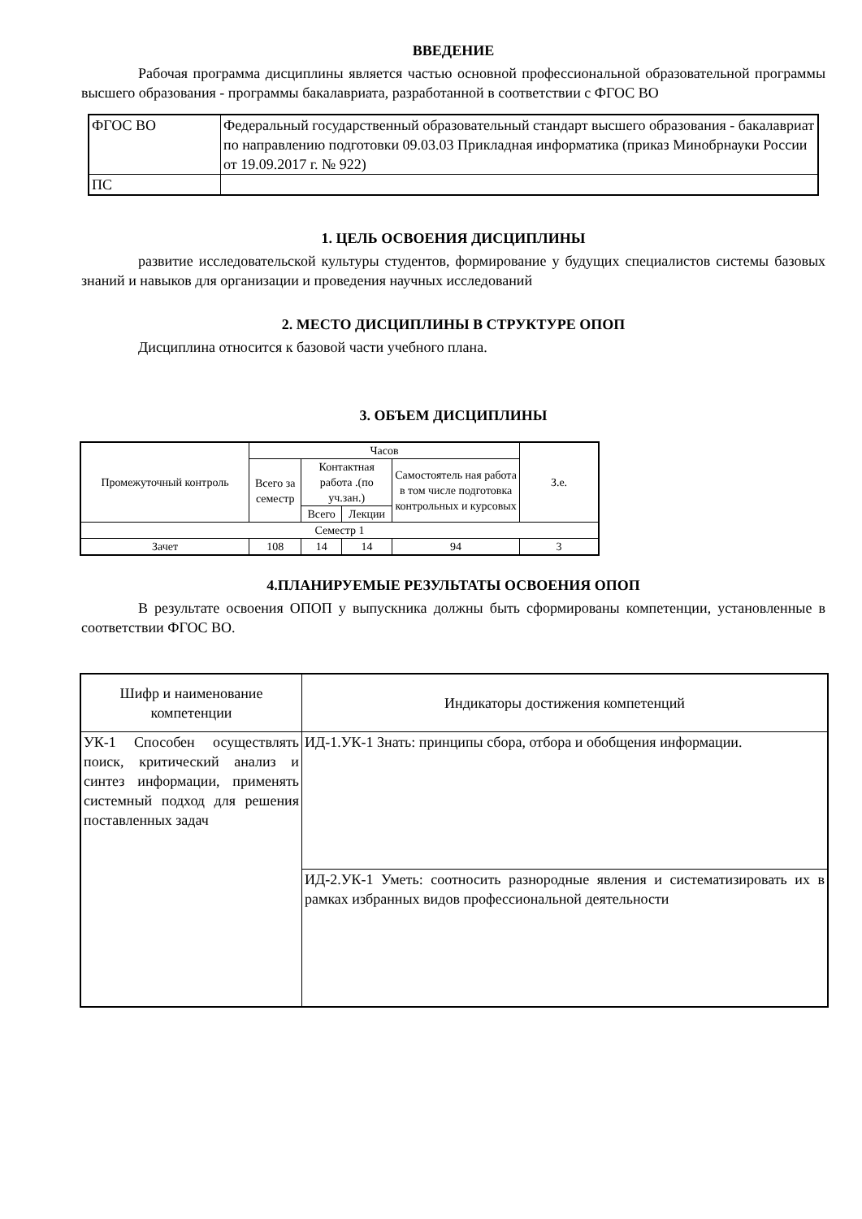ВВЕДЕНИЕ
Рабочая программа дисциплины является частью основной профессиональной образовательной программы высшего образования - программы бакалавриата, разработанной в соответствии с ФГОС ВО
| ФГОС ВО | Федеральный государственный образовательный стандарт высшего образования - бакалавриат по направлению подготовки 09.03.03 Прикладная информатика (приказ Минобрнауки России от 19.09.2017 г. № 922) |
| ПС | |
1. ЦЕЛЬ ОСВОЕНИЯ ДИСЦИПЛИНЫ
развитие исследовательской культуры студентов, формирование у будущих специалистов системы базовых знаний и навыков для организации и проведения научных исследований
2. МЕСТО ДИСЦИПЛИНЫ В СТРУКТУРЕ ОПОП
Дисциплина относится к базовой части учебного плана.
3. ОБЪЕМ ДИСЦИПЛИНЫ
| Промежуточный контроль | Часов | | | | З.е. |
| --- | --- | --- | --- | --- | --- |
| | Всего за семестр | Контактная работа .(по уч.зан.) | | Самостоятель ная работа в том числе подготовка контрольных и курсовых | |
| | | Всего | Лекции | | |
| Семестр 1 | | | | | |
| Зачет | 108 | 14 | 14 | 94 | 3 |
4.ПЛАНИРУЕМЫЕ РЕЗУЛЬТАТЫ ОСВОЕНИЯ ОПОП
В результате освоения ОПОП у выпускника должны быть сформированы компетенции, установленные в соответствии ФГОС ВО.
| Шифр и наименование компетенции | Индикаторы достижения компетенций |
| --- | --- |
| УК-1 Способен осуществлять поиск, критический анализ и синтез информации, применять системный подход для решения поставленных задач | ИД-1.УК-1 Знать: принципы сбора, отбора и обобщения информации. |
| | ИД-2.УК-1 Уметь: соотносить разнородные явления и систематизировать их в рамках избранных видов профессиональной деятельности |